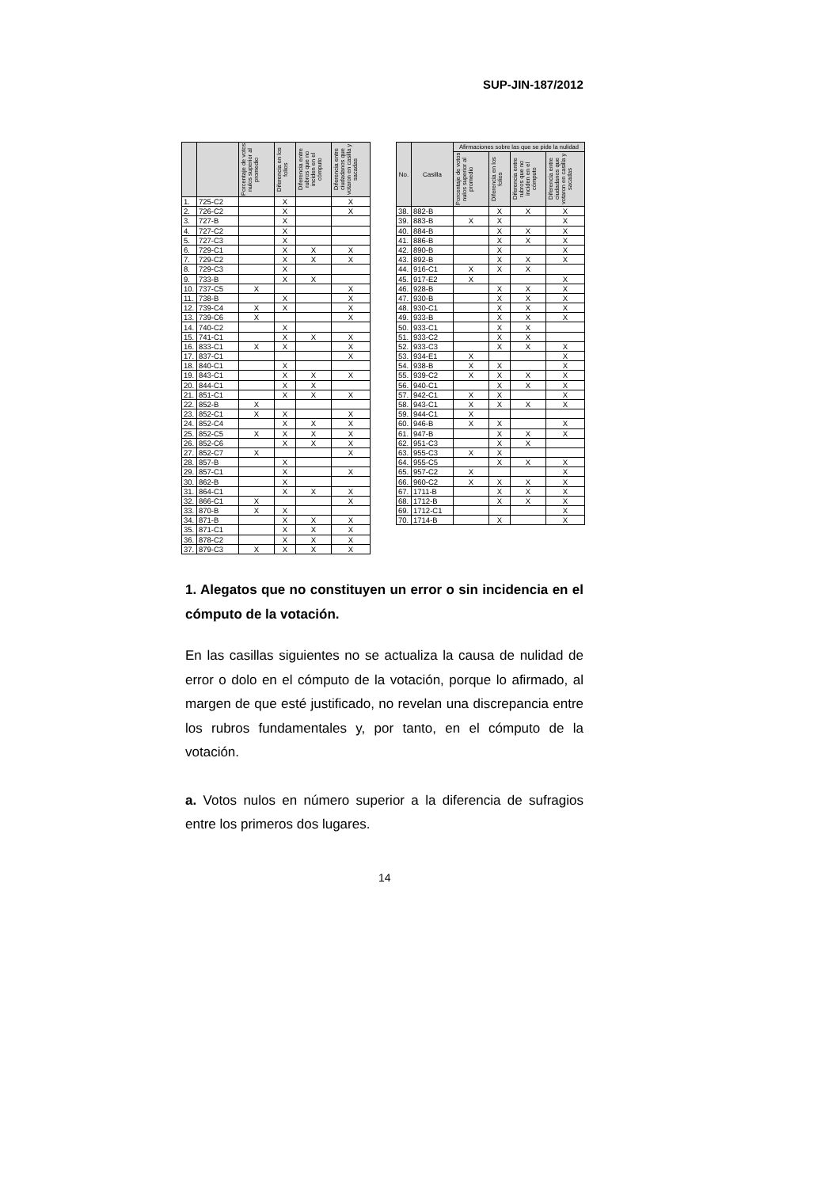SUP-JIN-187/2012
| | | Porcentaje de votos nulos superior al promedio | Diferencia en los folios | Diferencia entre rubros que no inciden en el cómputo | Diferencia entre ciudadanos que votaron en casilla y sacadas |
| --- | --- | --- | --- | --- | --- |
| 1. | 725-C2 | | X | | X |
| 2. | 726-C2 | | X | | X |
| 3. | 727-B | | X | | |
| 4. | 727-C2 | | X | | |
| 5. | 727-C3 | | X | | |
| 6. | 729-C1 | | X | X | X |
| 7. | 729-C2 | | X | X | X |
| 8. | 729-C3 | | X | | |
| 9. | 733-B | | X | X | |
| 10. | 737-C5 | X | | | X |
| 11. | 738-B | | X | | X |
| 12. | 739-C4 | X | X | | X |
| 13. | 739-C6 | X | | | X |
| 14. | 740-C2 | | X | | |
| 15. | 741-C1 | | X | X | X |
| 16. | 833-C1 | X | X | | X |
| 17. | 837-C1 | | | | X |
| 18. | 840-C1 | | X | | |
| 19. | 843-C1 | | X | X | X |
| 20. | 844-C1 | | X | X | |
| 21. | 851-C1 | | X | X | X |
| 22. | 852-B | X | | | |
| 23. | 852-C1 | X | X | | X |
| 24. | 852-C4 | | X | X | X |
| 25. | 852-C5 | X | X | X | X |
| 26. | 852-C6 | | X | X | X |
| 27. | 852-C7 | X | | | X |
| 28. | 857-B | | X | | |
| 29. | 857-C1 | | X | | X |
| 30. | 862-B | | X | | |
| 31. | 864-C1 | | X | X | X |
| 32. | 866-C1 | X | | | X |
| 33. | 870-B | X | X | | |
| 34. | 871-B | | X | X | X |
| 35. | 871-C1 | | X | X | X |
| 36. | 878-C2 | | X | X | X |
| 37. | 879-C3 | X | X | X | X |
| No. | Casilla | Afirmaciones sobre las que se pide la nulidad | | | |
| --- | --- | --- | --- | --- | --- |
| | | Porcentaje de votos nulos superior al promedio | Diferencia en los folios | Diferencia entre rubros que no inciden en el cómputo | Diferencia entre ciudadanos que votaron en casilla y sacadas |
| 38. | 882-B | | X | X | X |
| 39. | 883-B | X | X | | X |
| 40. | 884-B | | X | X | X |
| 41. | 886-B | | X | X | X |
| 42. | 890-B | | X | | X |
| 43. | 892-B | | X | X | X |
| 44. | 916-C1 | X | X | X | |
| 45. | 917-E2 | X | | | X |
| 46. | 928-B | | X | X | X |
| 47. | 930-B | | X | X | X |
| 48. | 930-C1 | | X | X | X |
| 49. | 933-B | | X | X | X |
| 50. | 933-C1 | | X | X | |
| 51. | 933-C2 | | X | X | |
| 52. | 933-C3 | | X | X | X |
| 53. | 934-E1 | X | | | X |
| 54. | 938-B | X | X | | X |
| 55. | 939-C2 | X | X | X | X |
| 56. | 940-C1 | | X | X | X |
| 57. | 942-C1 | X | X | | X |
| 58. | 943-C1 | X | X | X | X |
| 59. | 944-C1 | X | | | |
| 60. | 946-B | X | X | | X |
| 61. | 947-B | | X | X | X |
| 62. | 951-C3 | | X | X | |
| 63. | 955-C3 | X | X | | |
| 64. | 955-C5 | | X | X | X |
| 65. | 957-C2 | X | | | X |
| 66. | 960-C2 | X | X | X | X |
| 67. | 1711-B | | X | X | X |
| 68. | 1712-B | | X | X | X |
| 69. | 1712-C1 | | | | X |
| 70. | 1714-B | | X | | X |
1. Alegatos que no constituyen un error o sin incidencia en el cómputo de la votación.
En las casillas siguientes no se actualiza la causa de nulidad de error o dolo en el cómputo de la votación, porque lo afirmado, al margen de que esté justificado, no revelan una discrepancia entre los rubros fundamentales y, por tanto, en el cómputo de la votación.
a. Votos nulos en número superior a la diferencia de sufragios entre los primeros dos lugares.
14